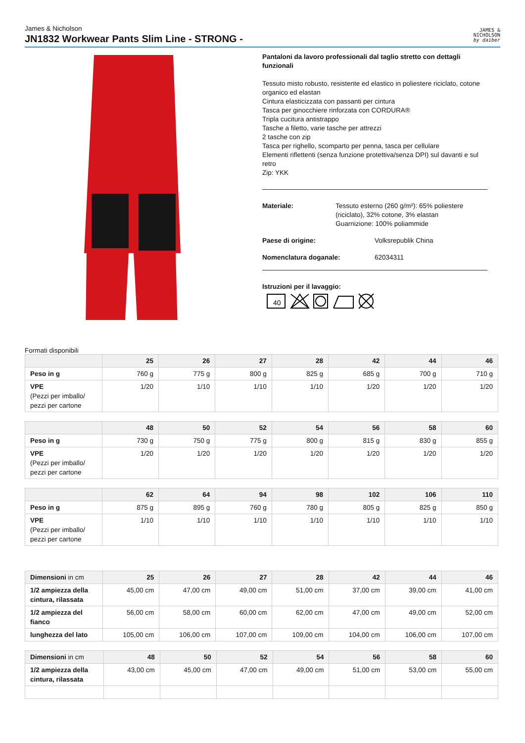James & Nicholson
JN1832 Workwear Pants Slim Line - STRONG -
JAMES &
NICHOLSON
by daiber
Pantaloni da lavoro professionali dal taglio stretto con dettagli funzionali
Tessuto misto robusto, resistente ed elastico in poliestere riciclato, cotone organico ed elastan
Cintura elasticizzata con passanti per cintura
Tasca per ginocchiere rinforzata con CORDURA®
Tripla cucitura antistrappo
Tasche a filetto, varie tasche per attrezzi
2 tasche con zip
Tasca per righello, scomparto per penna, tasca per cellulare
Elementi riflettenti (senza funzione protettiva/senza DPI) sul davanti e sul retro
Zip: YKK
Materiale: Tessuto esterno (260 g/m²): 65% poliestere (riciclato), 32% cotone, 3% elastan
Guarnizione: 100% poliammide
Paese di origine: Volksrepublik China
Nomenclatura doganale: 62034311
Istruzioni per il lavaggio:
40
Formati disponibili
| | 25 | 26 | 27 | 28 | 42 | 44 | 46 |
| --- | --- | --- | --- | --- | --- | --- | --- |
| Peso in g | 760 g | 775 g | 800 g | 825 g | 685 g | 700 g | 710 g |
| VPE (Pezzi per imballo/ pezzi per cartone | 1/20 | 1/10 | 1/10 | 1/10 | 1/20 | 1/20 | 1/20 |
| | 48 | 50 | 52 | 54 | 56 | 58 | 60 |
| --- | --- | --- | --- | --- | --- | --- | --- |
| Peso in g | 730 g | 750 g | 775 g | 800 g | 815 g | 830 g | 855 g |
| VPE (Pezzi per imballo/ pezzi per cartone | 1/20 | 1/20 | 1/20 | 1/20 | 1/20 | 1/20 | 1/20 |
| | 62 | 64 | 94 | 98 | 102 | 106 | 110 |
| --- | --- | --- | --- | --- | --- | --- | --- |
| Peso in g | 875 g | 895 g | 760 g | 780 g | 805 g | 825 g | 850 g |
| VPE (Pezzi per imballo/ pezzi per cartone | 1/10 | 1/10 | 1/10 | 1/10 | 1/10 | 1/10 | 1/10 |
| Dimensioni in cm | 25 | 26 | 27 | 28 | 42 | 44 | 46 |
| --- | --- | --- | --- | --- | --- | --- | --- |
| 1/2 ampiezza della cintura, rilassata | 45,00 cm | 47,00 cm | 49,00 cm | 51,00 cm | 37,00 cm | 39,00 cm | 41,00 cm |
| 1/2 ampiezza del fianco | 56,00 cm | 58,00 cm | 60,00 cm | 62,00 cm | 47,00 cm | 49,00 cm | 52,00 cm |
| lunghezza del lato | 105,00 cm | 106,00 cm | 107,00 cm | 109,00 cm | 104,00 cm | 106,00 cm | 107,00 cm |
| Dimensioni in cm | 48 | 50 | 52 | 54 | 56 | 58 | 60 |
| --- | --- | --- | --- | --- | --- | --- | --- |
| 1/2 ampiezza della cintura, rilassata | 43,00 cm | 45,00 cm | 47,00 cm | 49,00 cm | 51,00 cm | 53,00 cm | 55,00 cm |